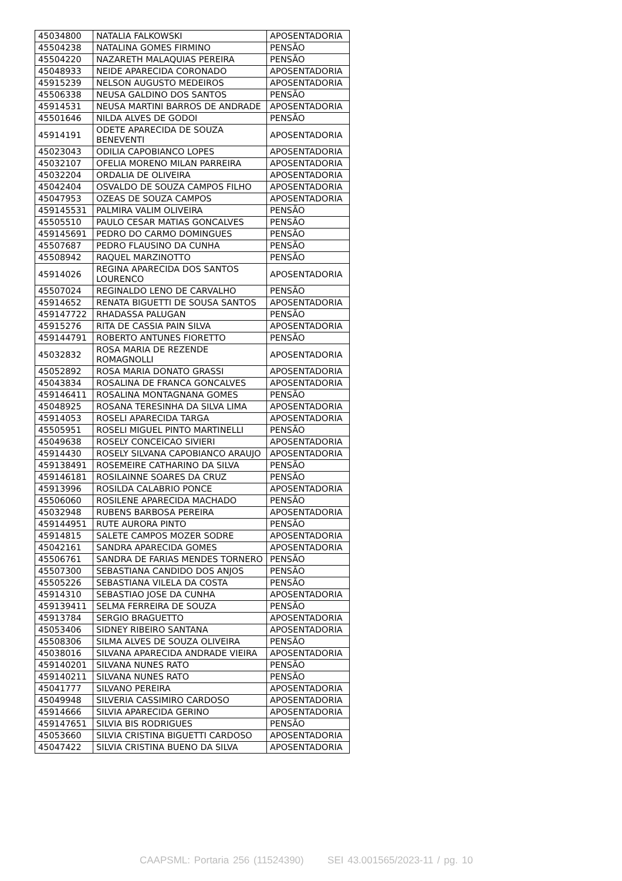| 45034800 | NATALIA FALKOWSKI | APOSENTADORIA |
| 45504238 | NATALINA GOMES FIRMINO | PENSÃO |
| 45504220 | NAZARETH MALAQUIAS PEREIRA | PENSÃO |
| 45048933 | NEIDE APARECIDA CORONADO | APOSENTADORIA |
| 45915239 | NELSON AUGUSTO MEDEIROS | APOSENTADORIA |
| 45506338 | NEUSA GALDINO DOS SANTOS | PENSÃO |
| 45914531 | NEUSA MARTINI BARROS DE ANDRADE | APOSENTADORIA |
| 45501646 | NILDA ALVES DE GODOI | PENSÃO |
| 45914191 | ODETE APARECIDA DE SOUZA BENEVENTI | APOSENTADORIA |
| 45023043 | ODILIA CAPOBIANCO LOPES | APOSENTADORIA |
| 45032107 | OFELIA MORENO MILAN PARREIRA | APOSENTADORIA |
| 45032204 | ORDALIA DE OLIVEIRA | APOSENTADORIA |
| 45042404 | OSVALDO DE SOUZA CAMPOS FILHO | APOSENTADORIA |
| 45047953 | OZEAS DE SOUZA CAMPOS | APOSENTADORIA |
| 459145531 | PALMIRA VALIM OLIVEIRA | PENSÃO |
| 45505510 | PAULO CESAR MATIAS GONCALVES | PENSÃO |
| 459145691 | PEDRO DO CARMO DOMINGUES | PENSÃO |
| 45507687 | PEDRO FLAUSINO DA CUNHA | PENSÃO |
| 45508942 | RAQUEL MARZINOTTO | PENSÃO |
| 45914026 | REGINA APARECIDA DOS SANTOS LOURENCO | APOSENTADORIA |
| 45507024 | REGINALDO LENO DE CARVALHO | PENSÃO |
| 45914652 | RENATA BIGUETTI DE SOUSA SANTOS | APOSENTADORIA |
| 459147722 | RHADASSA PALUGAN | PENSÃO |
| 45915276 | RITA DE CASSIA PAIN SILVA | APOSENTADORIA |
| 459144791 | ROBERTO ANTUNES FIORETTO | PENSÃO |
| 45032832 | ROSA MARIA DE REZENDE ROMAGNOLLI | APOSENTADORIA |
| 45052892 | ROSA MARIA DONATO GRASSI | APOSENTADORIA |
| 45043834 | ROSALINA DE FRANCA GONCALVES | APOSENTADORIA |
| 459146411 | ROSALINA MONTAGNANA GOMES | PENSÃO |
| 45048925 | ROSANA TERESINHA DA SILVA LIMA | APOSENTADORIA |
| 45914053 | ROSELI APARECIDA TARGA | APOSENTADORIA |
| 45505951 | ROSELI MIGUEL PINTO MARTINELLI | PENSÃO |
| 45049638 | ROSELY CONCEICAO SIVIERI | APOSENTADORIA |
| 45914430 | ROSELY SILVANA CAPOBIANCO ARAUJO | APOSENTADORIA |
| 459138491 | ROSEMEIRE CATHARINO DA SILVA | PENSÃO |
| 459146181 | ROSILAINNE SOARES DA CRUZ | PENSÃO |
| 45913996 | ROSILDA CALABRIO PONCE | APOSENTADORIA |
| 45506060 | ROSILENE APARECIDA MACHADO | PENSÃO |
| 45032948 | RUBENS BARBOSA PEREIRA | APOSENTADORIA |
| 459144951 | RUTE AURORA PINTO | PENSÃO |
| 45914815 | SALETE CAMPOS MOZER SODRE | APOSENTADORIA |
| 45042161 | SANDRA APARECIDA GOMES | APOSENTADORIA |
| 45506761 | SANDRA DE FARIAS MENDES TORNERO | PENSÃO |
| 45507300 | SEBASTIANA CANDIDO DOS ANJOS | PENSÃO |
| 45505226 | SEBASTIANA VILELA DA COSTA | PENSÃO |
| 45914310 | SEBASTIAO JOSE DA CUNHA | APOSENTADORIA |
| 459139411 | SELMA FERREIRA DE SOUZA | PENSÃO |
| 45913784 | SERGIO BRAGUETTO | APOSENTADORIA |
| 45053406 | SIDNEY RIBEIRO SANTANA | APOSENTADORIA |
| 45508306 | SILMA ALVES DE SOUZA OLIVEIRA | PENSÃO |
| 45038016 | SILVANA APARECIDA ANDRADE VIEIRA | APOSENTADORIA |
| 459140201 | SILVANA NUNES RATO | PENSÃO |
| 459140211 | SILVANA NUNES RATO | PENSÃO |
| 45041777 | SILVANO PEREIRA | APOSENTADORIA |
| 45049948 | SILVERIA CASSIMIRO CARDOSO | APOSENTADORIA |
| 45914666 | SILVIA APARECIDA GERINO | APOSENTADORIA |
| 459147651 | SILVIA BIS RODRIGUES | PENSÃO |
| 45053660 | SILVIA CRISTINA BIGUETTI CARDOSO | APOSENTADORIA |
| 45047422 | SILVIA CRISTINA BUENO DA SILVA | APOSENTADORIA |
CAAPSML: Portaria 256 (11524390) SEI 43.001565/2023-11 / pg. 10